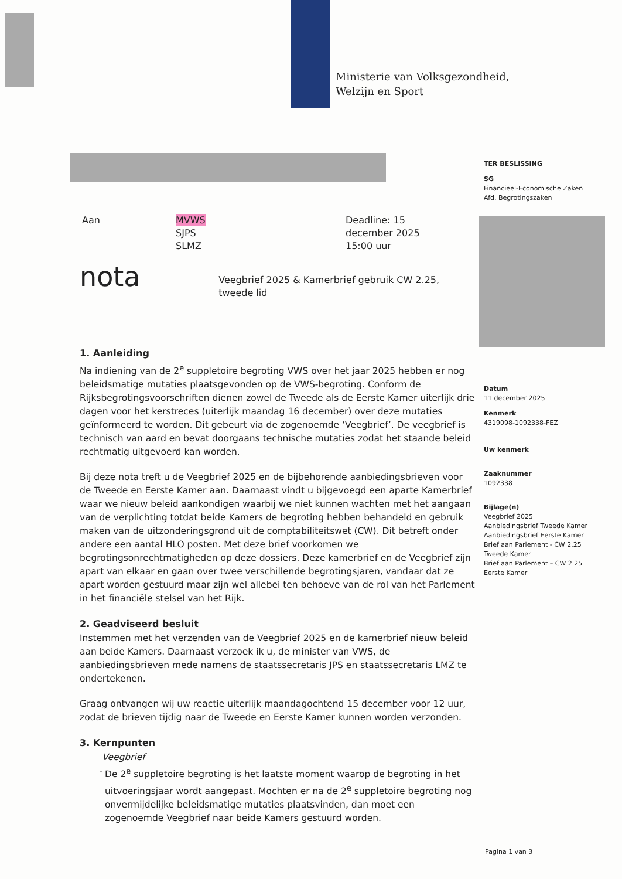Ministerie van Volksgezondheid,
Welzijn en Sport
TER BESLISSING
SG
Financieel-Economische Zaken
Afd. Begrotingszaken
Datum
11 december 2025
Kenmerk
4319098-1092338-FEZ
Uw kenmerk
Zaaknummer
1092338
Bijlage(n)
Veegbrief 2025
Aanbiedingsbrief Tweede Kamer
Aanbiedingsbrief Eerste Kamer
Brief aan Parlement - CW 2.25 Tweede Kamer
Brief aan Parlement – CW 2.25 Eerste Kamer
Aan MVWS
SJPS
SLMZ
Deadline: 15
december 2025
15:00 uur
nota
Veegbrief 2025 & Kamerbrief gebruik CW 2.25, tweede lid
1. Aanleiding
Na indiening van de 2<sup>e</sup> suppletoire begroting VWS over het jaar 2025 hebben er nog beleidsmatige mutaties plaatsgevonden op de VWS-begroting. Conform de Rijksbegrotingsvoorschriften dienen zowel de Tweede als de Eerste Kamer uiterlijk drie dagen voor het kerstreces (uiterlijk maandag 16 december) over deze mutaties geïnformeerd te worden. Dit gebeurt via de zogenoemde ‘Veegbrief’. De veegbrief is technisch van aard en bevat doorgaans technische mutaties zodat het staande beleid rechtmatig uitgevoerd kan worden.
Bij deze nota treft u de Veegbrief 2025 en de bijbehorende aanbiedingsbrieven voor de Tweede en Eerste Kamer aan. Daarnaast vindt u bijgevoegd een aparte Kamerbrief waar we nieuw beleid aankondigen waarbij we niet kunnen wachten met het aangaan van de verplichting totdat beide Kamers de begroting hebben behandeld en gebruik maken van de uitzonderingsgrond uit de comptabiliteitswet (CW). Dit betreft onder andere een aantal HLO posten. Met deze brief voorkomen we begrotingsonrechtmatigheden op deze dossiers. Deze kamerbrief en de Veegbrief zijn apart van elkaar en gaan over twee verschillende begrotingsjaren, vandaar dat ze apart worden gestuurd maar zijn wel allebei ten behoeve van de rol van het Parlement in het financiële stelsel van het Rijk.
2. Geadviseerd besluit
Instemmen met het verzenden van de Veegbrief 2025 en de kamerbrief nieuw beleid aan beide Kamers. Daarnaast verzoek ik u, de minister van VWS, de aanbiedingsbrieven mede namens de staatssecretaris JPS en staatssecretaris LMZ te ondertekenen.
Graag ontvangen wij uw reactie uiterlijk maandagochtend 15 december voor 12 uur, zodat de brieven tijdig naar de Tweede en Eerste Kamer kunnen worden verzonden.
3. Kernpunten
Veegbrief
- De 2<sup>e</sup> suppletoire begroting is het laatste moment waarop de begroting in het uitvoeringsjaar wordt aangepast. Mochten er na de 2<sup>e</sup> suppletoire begroting nog onvermijdelijke beleidsmatige mutaties plaatsvinden, dan moet een zogenoemde Veegbrief naar beide Kamers gestuurd worden.
Pagina 1 van 3